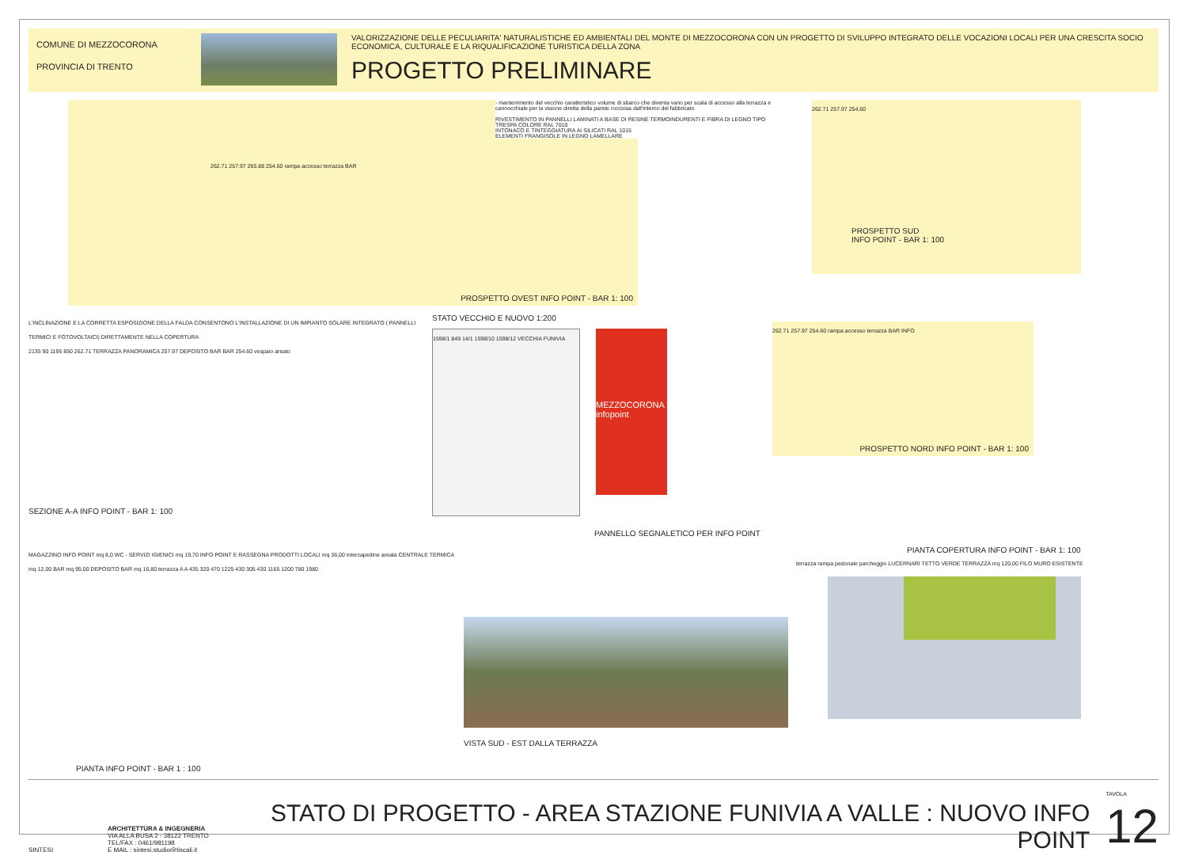COMUNE DI MEZZOCORONA
PROVINCIA DI TRENTO
VALORIZZAZIONE DELLE PECULIARITA' NATURALISTICHE ED AMBIENTALI DEL MONTE DI MEZZOCORONA CON UN PROGETTO DI SVILUPPO INTEGRATO DELLE VOCAZIONI LOCALI PER UNA CRESCITA SOCIO ECONOMICA, CULTURALE E LA RIQUALIFICAZIONE TURISTICA DELLA ZONA
PROGETTO PRELIMINARE
- mantenimento del vecchio caratteristico volume di sbarco che diventa vano per scala di accesso alla terrazza e cannocchiale per la visione diretta della parete rocciosa dall'interno del fabbricato
RIVESTIMENTO IN PANNELLI LAMINATI A BASE DI RESINE TERMOINDURENTI E FIBRA DI LEGNO TIPO TRESPA COLORE RAL 7010
INTONACO E TINTEGGIATURA AI SILICATI RAL 1015
ELEMENTI FRANGISOLE IN LEGNO LAMELLARE
PROSPETTO OVEST INFO POINT - BAR 1: 100
262.71 257.97 265.88 254.60 rampa accesso terrazza BAR
PROSPETTO SUD
INFO POINT - BAR 1: 100
262.71 257.97 254.60
L'INCLINAZIONE E LA CORRETTA ESPOSIZIONE DELLA FALDA CONSENTONO L'INSTALLAZIONE DI UN IMPIANTO SOLARE INTEGRATO ( PANNELLI TERMICI E FOTOVOLTAICI) DIRETTAMENTE NELLA COPERTURA
2135 90 1195 850 262.71 TERRAZZA PANORAMICA 257.97 DEPOSITO BAR BAR 254.60 vespaio areato
SEZIONE A-A INFO POINT - BAR 1: 100
STATO VECCHIO E NUOVO 1:200
1598/1 849 14/1 1598/10 1598/12 VECCHIA FUNIVIA
MEZZOCORONA
infopoint
PANNELLO SEGNALETICO PER INFO POINT
262.71 257.97 254.60 rampa accesso terrazza BAR INFO
PROSPETTO NORD INFO POINT - BAR 1: 100
MAGAZZINO INFO POINT mq 8,0 WC - SERVIZI IGIENICI mq 19,70 INFO POINT E RASSEGNA PRODOTTI LOCALI mq 36,00 intercapedine areata CENTRALE TERMICA mq 12,00 BAR mq 95,00 DEPOSITO BAR mq 16,80 terrazza A A 435 320 470 1225 430 305 430 1165 1200 780 1980
PIANTA INFO POINT - BAR 1 : 100
VISTA SUD - EST DALLA TERRAZZA
PIANTA COPERTURA INFO POINT - BAR 1: 100
terrazza rampa pedonale parcheggio LUCERNARI TETTO VERDE TERRAZZA mq 120,00 FILO MURO ESISTENTE
SINTESI
ARCHITETTURA & INGEGNERIA
VIA ALLA BUSA 2 - 38122 TRENTO
TEL/FAX : 0461/981198
E MAIL : sintesi.studio@tiscali.it
STATO DI PROGETTO - AREA STAZIONE FUNIVIA A VALLE : NUOVO INFO POINT
TAVOLA
12